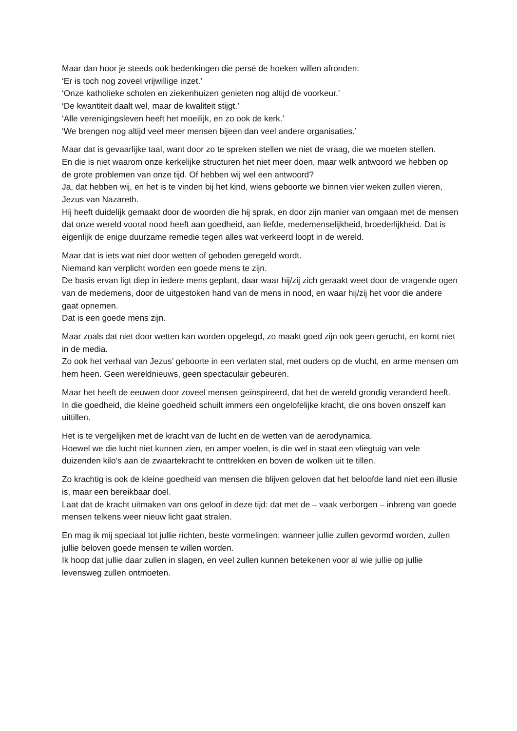Maar dan hoor je steeds ook bedenkingen die persé de hoeken willen afronden:
‘Er is toch nog zoveel vrijwillige inzet.’
‘Onze katholieke scholen en ziekenhuizen genieten nog altijd de voorkeur.’
‘De kwantiteit daalt wel, maar de kwaliteit stijgt.’
‘Alle verenigingsleven heeft het moeilijk, en zo ook de kerk.’
‘We brengen nog altijd veel meer mensen bijeen dan veel andere organisaties.’
Maar dat is gevaarlijke taal, want door zo te spreken stellen we niet de vraag, die we moeten stellen.
En die is niet waarom onze kerkelijke structuren het niet meer doen, maar welk antwoord we hebben op de grote problemen van onze tijd. Of hebben wij wel een antwoord?
Ja, dat hebben wij, en het is te vinden bij het kind, wiens geboorte we binnen vier weken zullen vieren, Jezus van Nazareth.
Hij heeft duidelijk gemaakt door de woorden die hij sprak, en door zijn manier van omgaan met de mensen dat onze wereld vooral nood heeft aan goedheid, aan liefde, medemenselijkheid, broederlijkheid. Dat is eigenlijk de enige duurzame remedie tegen alles wat verkeerd loopt in de wereld.
Maar dat is iets wat niet door wetten of geboden geregeld wordt.
Niemand kan verplicht worden een goede mens te zijn.
De basis ervan ligt diep in iedere mens geplant, daar waar hij/zij zich geraakt weet door de vragende ogen van de medemens, door de uitgestoken hand van de mens in nood, en waar hij/zij het voor die andere gaat opnemen.
Dat is een goede mens zijn.
Maar zoals dat niet door wetten kan worden opgelegd, zo maakt goed zijn ook geen gerucht, en komt niet in de media.
Zo ook het verhaal van Jezus’ geboorte in een verlaten stal, met ouders op de vlucht, en arme mensen om hem heen. Geen wereldnieuws, geen spectaculair gebeuren.
Maar het heeft de eeuwen door zoveel mensen geïnspireerd, dat het de wereld grondig veranderd heeft.
In die goedheid, die kleine goedheid schuilt immers een ongelofelijke kracht, die ons boven onszelf kan uittillen.
Het is te vergelijken met de kracht van de lucht en de wetten van de aerodynamica.
Hoewel we die lucht niet kunnen zien, en amper voelen, is die wel in staat een vliegtuig van vele duizenden kilo’s aan de zwaartekracht te onttrekken en boven de wolken uit te tillen.
Zo krachtig is ook de kleine goedheid van mensen die blijven geloven dat het beloofde land niet een illusie is, maar een bereikbaar doel.
Laat dat de kracht uitmaken van ons geloof in deze tijd: dat met de – vaak verborgen – inbreng van goede mensen telkens weer nieuw licht gaat stralen.
En mag ik mij speciaal tot jullie richten, beste vormelingen: wanneer jullie zullen gevormd worden, zullen jullie beloven goede mensen te willen worden.
Ik hoop dat jullie daar zullen in slagen, en veel zullen kunnen betekenen voor al wie jullie op jullie levensweg zullen ontmoeten.